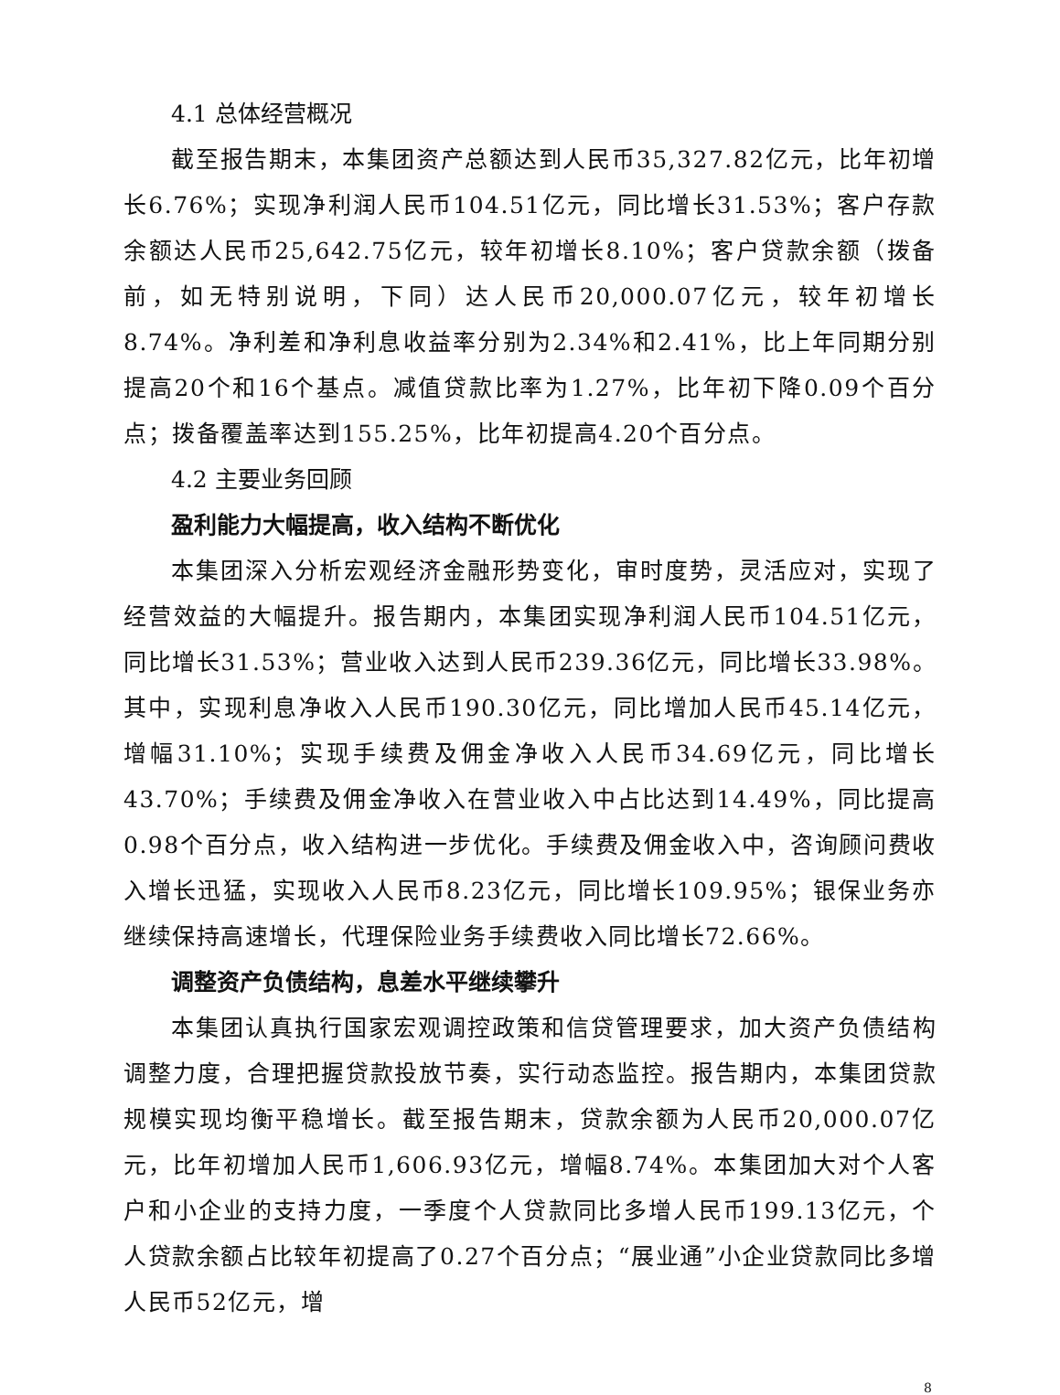4.1 总体经营概况
截至报告期末，本集团资产总额达到人民币35,327.82亿元，比年初增长6.76%；实现净利润人民币104.51亿元，同比增长31.53%；客户存款余额达人民币25,642.75亿元，较年初增长8.10%；客户贷款余额（拨备前，如无特别说明，下同）达人民币20,000.07亿元，较年初增长8.74%。净利差和净利息收益率分别为2.34%和2.41%，比上年同期分别提高20个和16个基点。减值贷款比率为1.27%，比年初下降0.09个百分点；拨备覆盖率达到155.25%，比年初提高4.20个百分点。
4.2 主要业务回顾
盈利能力大幅提高，收入结构不断优化
本集团深入分析宏观经济金融形势变化，审时度势，灵活应对，实现了经营效益的大幅提升。报告期内，本集团实现净利润人民币104.51亿元，同比增长31.53%；营业收入达到人民币239.36亿元，同比增长33.98%。其中，实现利息净收入人民币190.30亿元，同比增加人民币45.14亿元，增幅31.10%；实现手续费及佣金净收入人民币34.69亿元，同比增长43.70%；手续费及佣金净收入在营业收入中占比达到14.49%，同比提高0.98个百分点，收入结构进一步优化。手续费及佣金收入中，咨询顾问费收入增长迅猛，实现收入人民币8.23亿元，同比增长109.95%；银保业务亦继续保持高速增长，代理保险业务手续费收入同比增长72.66%。
调整资产负债结构，息差水平继续攀升
本集团认真执行国家宏观调控政策和信贷管理要求，加大资产负债结构调整力度，合理把握贷款投放节奏，实行动态监控。报告期内，本集团贷款规模实现均衡平稳增长。截至报告期末，贷款余额为人民币20,000.07亿元，比年初增加人民币1,606.93亿元，增幅8.74%。本集团加大对个人客户和小企业的支持力度，一季度个人贷款同比多增人民币199.13亿元，个人贷款余额占比较年初提高了0.27个百分点；“展业通”小企业贷款同比多增人民币52亿元，增
8